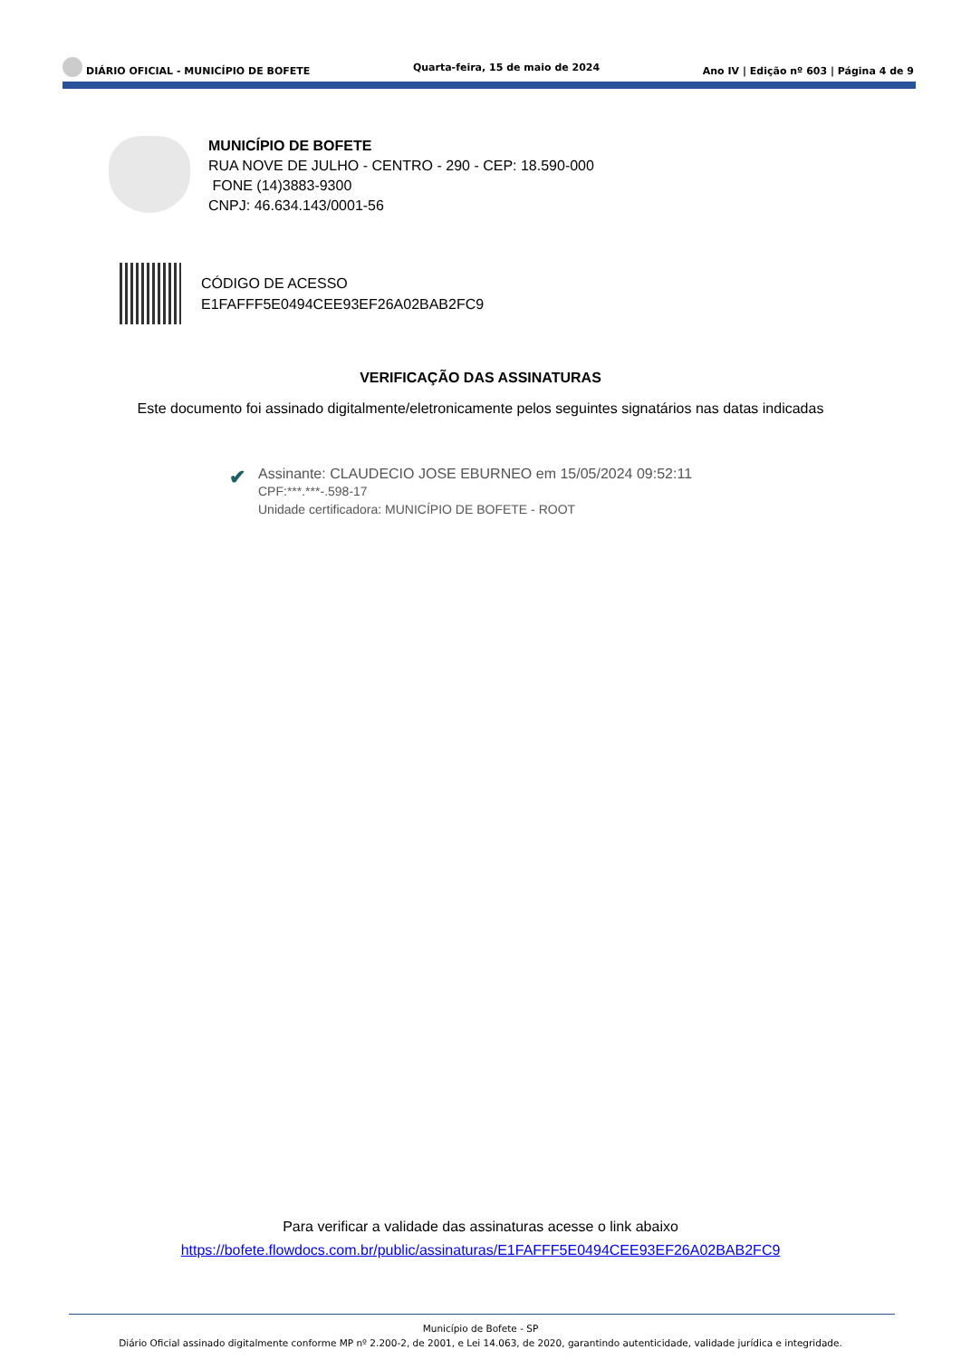DIÁRIO OFICIAL - MUNICÍPIO DE BOFETE Quarta-feira, 15 de maio de 2024 Ano IV | Edição nº 603 | Página 4 de 9
MUNICÍPIO DE BOFETE
RUA NOVE DE JULHO - CENTRO - 290 - CEP: 18.590-000
FONE (14)3883-9300
CNPJ: 46.634.143/0001-56
CÓDIGO DE ACESSO
E1FAFFF5E0494CEE93EF26A02BAB2FC9
VERIFICAÇÃO DAS ASSINATURAS
Este documento foi assinado digitalmente/eletronicamente pelos seguintes signatários nas datas indicadas
✔
Assinante: CLAUDECIO JOSE EBURNEO em 15/05/2024 09:52:11
CPF:***.***-.598-17
Unidade certificadora: MUNICÍPIO DE BOFETE - ROOT
Para verificar a validade das assinaturas acesse o link abaixo
https://bofete.flowdocs.com.br/public/assinaturas/E1FAFFF5E0494CEE93EF26A02BAB2FC9
Município de Bofete - SP
Diário Oficial assinado digitalmente conforme MP nº 2.200-2, de 2001, e Lei 14.063, de 2020, garantindo autenticidade, validade jurídica e integridade.